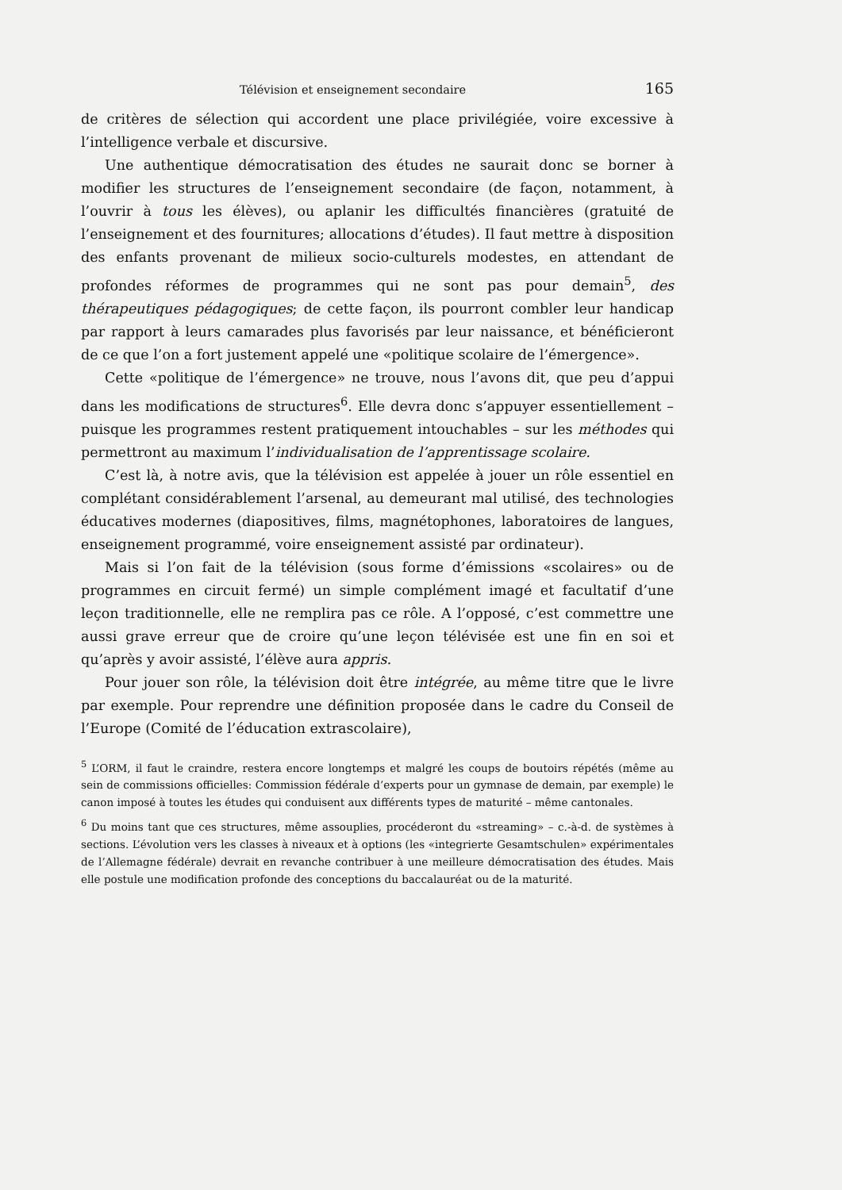Télévision et enseignement secondaire 165
de critères de sélection qui accordent une place privilégiée, voire excessive à l’intelligence verbale et discursive.
Une authentique démocratisation des études ne saurait donc se borner à modifier les structures de l’enseignement secondaire (de façon, notamment, à l’ouvrir à tous les élèves), ou aplanir les difficultés financières (gratuité de l’enseignement et des fournitures; allocations d’études). Il faut mettre à disposition des enfants provenant de milieux socio-culturels modestes, en attendant de profondes réformes de programmes qui ne sont pas pour demain<sup>5</sup>, des thérapeutiques pédagogiques; de cette façon, ils pourront combler leur handicap par rapport à leurs camarades plus favorisés par leur naissance, et bénéficieront de ce que l’on a fort justement appelé une «politique scolaire de l’émergence».
Cette «politique de l’émergence» ne trouve, nous l’avons dit, que peu d’appui dans les modifications de structures<sup>6</sup>. Elle devra donc s’appuyer essentiellement – puisque les programmes restent pratiquement intouchables – sur les méthodes qui permettront au maximum l’individualisation de l’apprentissage scolaire.
C’est là, à notre avis, que la télévision est appelée à jouer un rôle essentiel en complétant considérablement l’arsenal, au demeurant mal utilisé, des technologies éducatives modernes (diapositives, films, magnétophones, laboratoires de langues, enseignement programmé, voire enseignement assisté par ordinateur).
Mais si l’on fait de la télévision (sous forme d’émissions «scolaires» ou de programmes en circuit fermé) un simple complément imagé et facultatif d’une leçon traditionnelle, elle ne remplira pas ce rôle. A l’opposé, c’est commettre une aussi grave erreur que de croire qu’une leçon télévisée est une fin en soi et qu’après y avoir assisté, l’élève aura appris.
Pour jouer son rôle, la télévision doit être intégrée, au même titre que le livre par exemple. Pour reprendre une définition proposée dans le cadre du Conseil de l’Europe (Comité de l’éducation extrascolaire),
<sup>5</sup> L’ORM, il faut le craindre, restera encore longtemps et malgré les coups de boutoirs répétés (même au sein de commissions officielles: Commission fédérale d’experts pour un gymnase de demain, par exemple) le canon imposé à toutes les études qui conduisent aux différents types de maturité – même cantonales.
<sup>6</sup> Du moins tant que ces structures, même assouplies, procéderont du «streaming» – c.-à-d. de systèmes à sections. L’évolution vers les classes à niveaux et à options (les «integrierte Gesamtschulen» expérimentales de l’Allemagne fédérale) devrait en revanche contribuer à une meilleure démocratisation des études. Mais elle postule une modification profonde des conceptions du baccalauréat ou de la maturité.